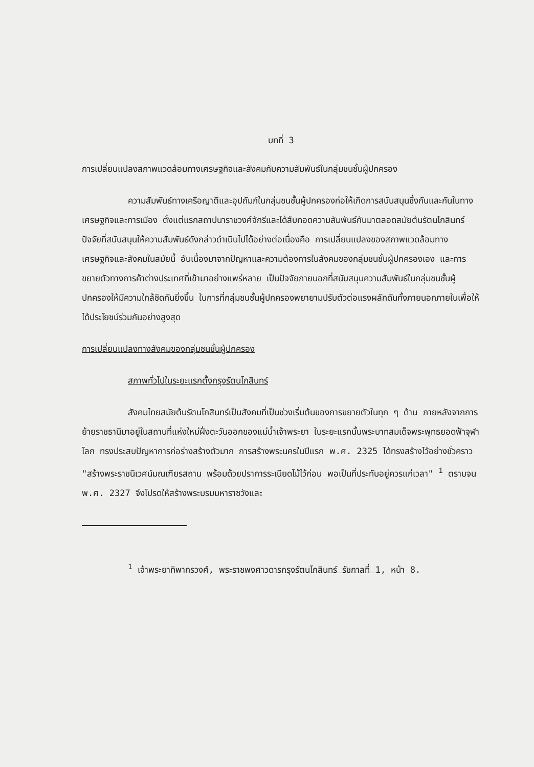บทที่ 3
การเปลี่ยนแปลงสภาพแวดล้อมทางเศรษฐกิจและสังคมกับความสัมพันธ์ในกลุ่มชนชั้นผู้ปกครอง
ความสัมพันธ์ทางเครือญาติและอุปถัมภ์ในกลุ่มชนชั้นผู้ปกครองก่อให้เกิดการสนับสนุนซึ่งกันและกันในทางเศรษฐกิจและการเมือง ตั้งแต่แรกสถาปนาราชวงศ์จักรีและได้สืบทอดความสัมพันธ์กันมาตลอดสมัยต้นรัตนโกสินทร์ ปัจจัยที่สนับสนุนให้ความสัมพันธ์ดังกล่าวดำเนินไปได้อย่างต่อเนื่องคือ การเปลี่ยนแปลงของสภาพแวดล้อมทางเศรษฐกิจและสังคมในสมัยนี้ อันเนื่องมาจากปัญหาและความต้องการในสังคมของกลุ่มชนชั้นผู้ปกครองเอง และการขยายตัวทางการค้าต่างประเทศที่เข้ามาอย่างแพร่หลาย เป็นปัจจัยภายนอกที่สนับสนุนความสัมพันธ์ในกลุ่มชนชั้นผู้ปกครองให้มีความใกล้ชิดกันยิ่งขึ้น ในการที่กลุ่มชนชั้นผู้ปกครองพยายามปรับตัวต่อแรงผลักดันทั้งภายนอกภายในเพื่อให้ได้ประโยชน์ร่วมกันอย่างสูงสุด
การเปลี่ยนแปลงทางสังคมของกลุ่มชนชั้นผู้ปกครอง
สภาพทั่วไปในระยะแรกตั้งกรุงรัตนโกสินทร์
สังคมไทยสมัยต้นรัตนโกสินทร์เป็นสังคมที่เป็นช่วงเริ่มต้นของการขยายตัวในทุก ๆ ด้าน ภายหลังจากการย้ายราชธานีมาอยู่ในสถานที่แห่งใหม่ฝั่งตะวันออกของแม่น้ำเจ้าพระยา ในระยะแรกนั้นพระบาทสมเด็จพระพุทธยอดฟ้าจุฬาโลก ทรงประสบปัญหาการก่อร่างสร้างตัวมาก การสร้างพระนครในปีแรก พ.ศ. 2325 ได้ทรงสร้างไว้อย่างชั่วคราว "สร้างพระราชนิเวศน์มณเฑียรสถาน พร้อมด้วยปราการระเนียดไม้ไว้ก่อน พอเป็นที่ประทับอยู่ควรแก่เวลา" <sup>1</sup> ตราบจน พ.ศ. 2327 จึงโปรดให้สร้างพระบรมมหาราชวังและ
<sup>1</sup> เจ้าพระยาทิพากรวงศ์, พระราชพงศาวดารกรุงรัตนโกสินทร์ รัชกาลที่ 1, หน้า 8.